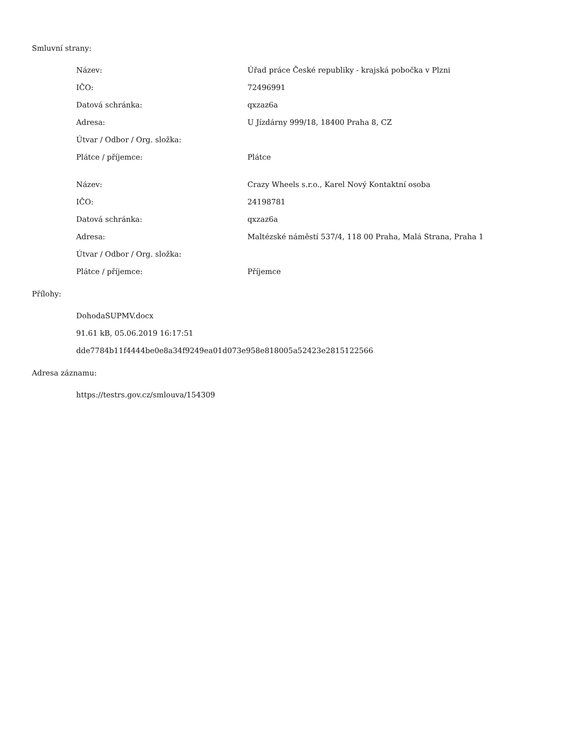Smluvní strany:
| Název: | Úřad práce České republiky - krajská pobočka v Plzni |
| IČO: | 72496991 |
| Datová schránka: | qxzaz6a |
| Adresa: | U Jízdárny 999/18, 18400 Praha 8, CZ |
| Útvar / Odbor / Org. složka: | |
| Plátce / příjemce: | Plátce |
| Název: | Crazy Wheels s.r.o., Karel Nový Kontaktní osoba |
| IČO: | 24198781 |
| Datová schránka: | qxzaz6a |
| Adresa: | Maltézské náměstí 537/4, 118 00 Praha, Malá Strana, Praha 1 |
| Útvar / Odbor / Org. složka: | |
| Plátce / příjemce: | Příjemce |
Přílohy:
DohodaSUPMV.docx
91.61 kB, 05.06.2019 16:17:51
dde7784b11f4444be0e8a34f9249ea01d073e958e818005a52423e2815122566
Adresa záznamu:
https://testrs.gov.cz/smlouva/154309